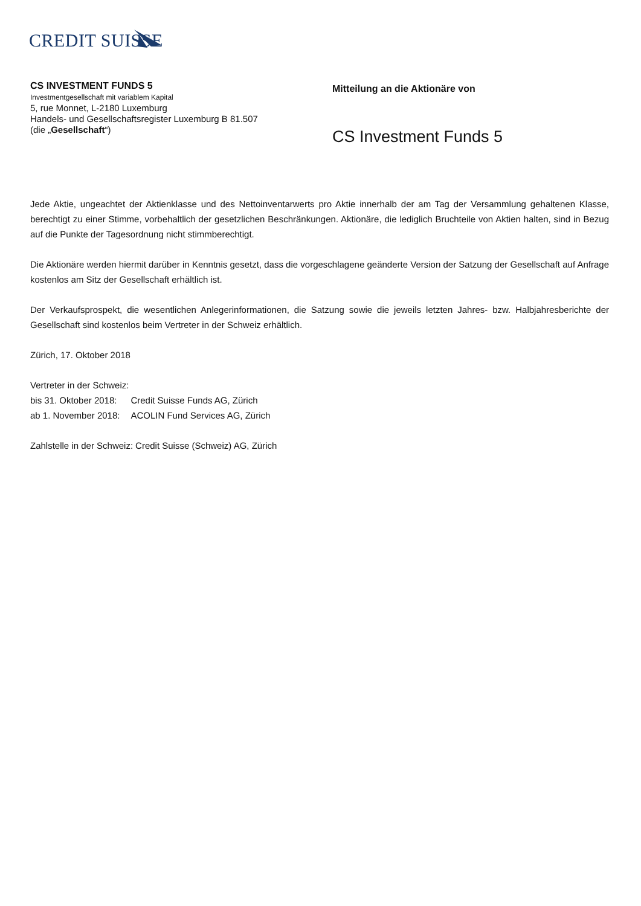CREDIT SUISSE
CS INVESTMENT FUNDS 5
Investmentgesellschaft mit variablem Kapital
5, rue Monnet, L-2180 Luxemburg
Handels- und Gesellschaftsregister Luxemburg B 81.507
(die „Gesellschaft“)
Mitteilung an die Aktionäre von
CS Investment Funds 5
Jede Aktie, ungeachtet der Aktienklasse und des Nettoinventarwerts pro Aktie innerhalb der am Tag der Versammlung gehaltenen Klasse, berechtigt zu einer Stimme, vorbehaltlich der gesetzlichen Beschränkungen. Aktionäre, die lediglich Bruchteile von Aktien halten, sind in Bezug auf die Punkte der Tagesordnung nicht stimmberechtigt.
Die Aktionäre werden hiermit darüber in Kenntnis gesetzt, dass die vorgeschlagene geänderte Version der Satzung der Gesellschaft auf Anfrage kostenlos am Sitz der Gesellschaft erhältlich ist.
Der Verkaufsprospekt, die wesentlichen Anlegerinformationen, die Satzung sowie die jeweils letzten Jahres- bzw. Halbjahresberichte der Gesellschaft sind kostenlos beim Vertreter in der Schweiz erhältlich.
Zürich, 17. Oktober 2018
Vertreter in der Schweiz:
| bis 31. Oktober 2018: | Credit Suisse Funds AG, Zürich |
| ab 1. November 2018: | ACOLIN Fund Services AG, Zürich |
| Zahlstelle in der Schweiz: | Credit Suisse (Schweiz) AG, Zürich |